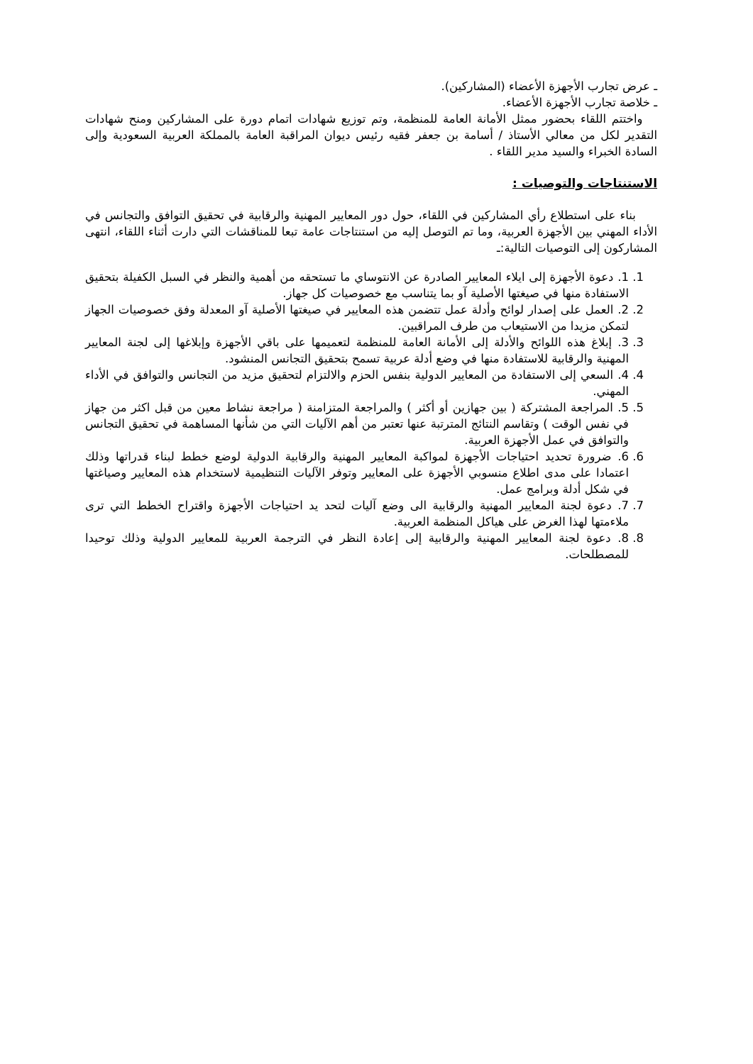ـ عرض تجارب الأجهزة الأعضاء (المشاركين).
ـ خلاصة تجارب الأجهزة الأعضاء.
واختتم اللقاء بحضور ممثل الأمانة العامة للمنظمة، وتم توزيع شهادات اتمام دورة على المشاركين ومنح شهادات التقدير لكل من معالي الأستاذ / أسامة بن جعفر فقيه رئيس ديوان المراقبة العامة بالمملكة العربية السعودية وإلى السادة الخبراء والسيد مدير اللقاء .
الاستنتاجات والتوصيات :
بناء على استطلاع رأي المشاركين في اللقاء، حول دور المعايير المهنية والرقابية في تحقيق التوافق والتجانس في الأداء المهني بين الأجهزة العربية، وما تم التوصل إليه من استنتاجات عامة تبعا للمناقشات التي دارت أثناء اللقاء، انتهى المشاركون إلى التوصيات التالية:ـ
1. 1. دعوة الأجهزة إلى ايلاء المعايير الصادرة عن الانتوساي ما تستحقه من أهمية والنظر في السبل الكفيلة بتحقيق الاستفادة منها في صيغتها الأصلية آو بما يتناسب مع خصوصيات كل جهاز.
2. 2. العمل على إصدار لوائح وأدلة عمل تتضمن هذه المعايير في صيغتها الأصلية آو المعدلة وفق خصوصيات الجهاز لتمكن مزيدا من الاستيعاب من طرف المراقبين.
3. 3. إبلاغ هذه اللوائح والأدلة إلى الأمانة العامة للمنظمة لتعميمها على باقي الأجهزة وإبلاغها إلى لجنة المعايير المهنية والرقابية للاستفادة منها في وضع أدلة عربية تسمح بتحقيق التجانس المنشود.
4. 4. السعي إلى الاستفادة من المعايير الدولية بنفس الحزم والالتزام لتحقيق مزيد من التجانس والتوافق في الأداء المهني.
5. 5. المراجعة المشتركة ( بين جهازين أو أكثر ) والمراجعة المتزامنة ( مراجعة نشاط معين من قبل اكثر من جهاز في نفس الوقت ) وتقاسم النتائج المترتبة عنها تعتبر من أهم الآليات التي من شأنها المساهمة في تحقيق التجانس والتوافق في عمل الأجهزة العربية.
6. 6. ضرورة تحديد احتياجات الأجهزة لمواكبة المعايير المهنية والرقابية الدولية لوضع خطط لبناء قدراتها وذلك اعتمادا على مدى اطلاع منسوبي الأجهزة على المعايير وتوفر الآليات التنظيمية لاستخدام هذه المعايير وصياغتها في شكل أدلة وبرامج عمل.
7. 7. دعوة لجنة المعايير المهنية والرقابية الى وضع آليات لتحد يد احتياجات الأجهزة واقتراح الخطط التي ترى ملاءمتها لهذا الغرض على هياكل المنظمة العربية.
8. 8. دعوة لجنة المعايير المهنية والرقابية إلى إعادة النظر في الترجمة العربية للمعايير الدولية وذلك توحيدا للمصطلحات.